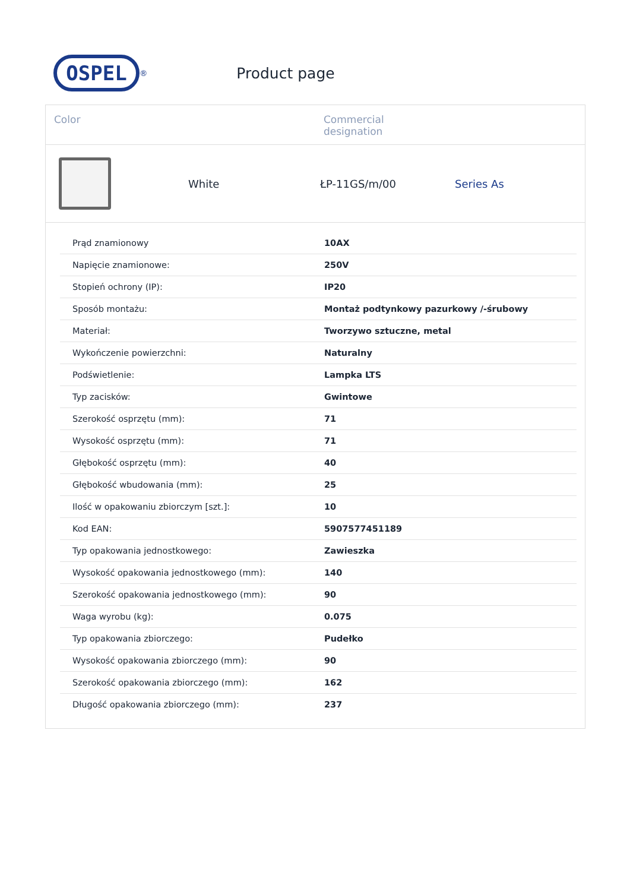OSPEL
<sup>®</sup>
Product page
Color Commercial
designation
White ŁP-11GS/m/00 Series As
| Prąd znamionowy | 10AX |
| Napięcie znamionowe: | 250V |
| Stopień ochrony (IP): | IP20 |
| Sposób montażu: | Montaż podtynkowy pazurkowy /-śrubowy |
| Materiał: | Tworzywo sztuczne, metal |
| Wykończenie powierzchni: | Naturalny |
| Podświetlenie: | Lampka LTS |
| Typ zacisków: | Gwintowe |
| Szerokość osprzętu (mm): | 71 |
| Wysokość osprzętu (mm): | 71 |
| Głębokość osprzętu (mm): | 40 |
| Głębokość wbudowania (mm): | 25 |
| Ilość w opakowaniu zbiorczym [szt.]: | 10 |
| Kod EAN: | 5907577451189 |
| Typ opakowania jednostkowego: | Zawieszka |
| Wysokość opakowania jednostkowego (mm): | 140 |
| Szerokość opakowania jednostkowego (mm): | 90 |
| Waga wyrobu (kg): | 0.075 |
| Typ opakowania zbiorczego: | Pudełko |
| Wysokość opakowania zbiorczego (mm): | 90 |
| Szerokość opakowania zbiorczego (mm): | 162 |
| Długość opakowania zbiorczego (mm): | 237 |